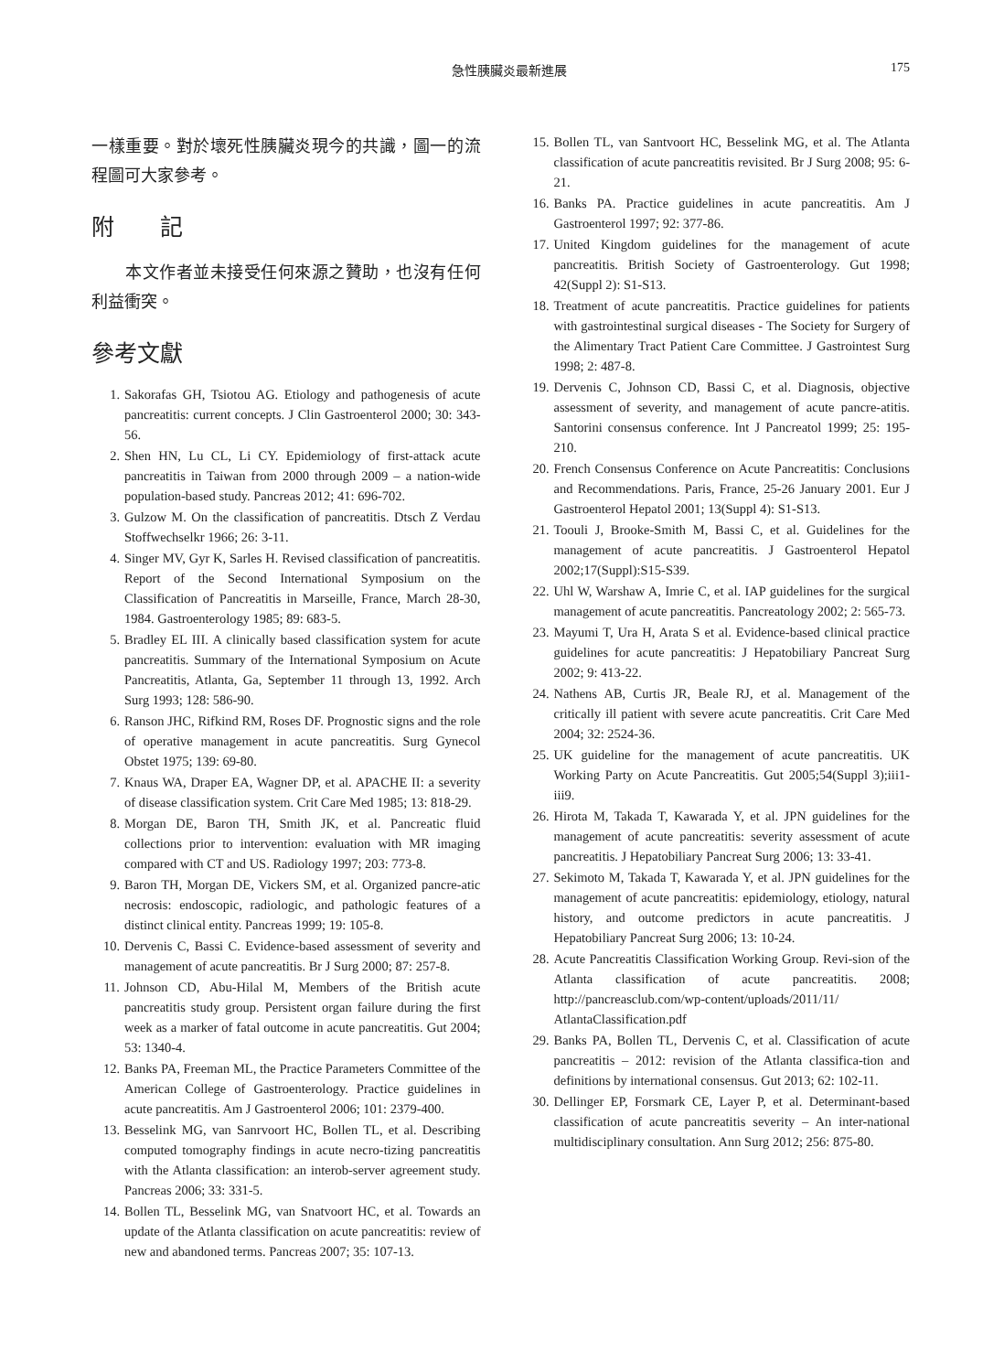急性胰臟炎最新進展 175
一樣重要。對於壞死性胰臟炎現今的共識，圖一的流程圖可大家參考。
附　　記
　　本文作者並未接受任何來源之贊助，也沒有任何利益衝突。
參考文獻
1. Sakorafas GH, Tsiotou AG. Etiology and pathogenesis of acute pancreatitis: current concepts. J Clin Gastroenterol 2000; 30: 343-56.
2. Shen HN, Lu CL, Li CY. Epidemiology of first-attack acute pancreatitis in Taiwan from 2000 through 2009 – a nation-wide population-based study. Pancreas 2012; 41: 696-702.
3. Gulzow M. On the classification of pancreatitis. Dtsch Z Verdau Stoffwechselkr 1966; 26: 3-11.
4. Singer MV, Gyr K, Sarles H. Revised classification of pancreatitis. Report of the Second International Symposium on the Classification of Pancreatitis in Marseille, France, March 28-30, 1984. Gastroenterology 1985; 89: 683-5.
5. Bradley EL III. A clinically based classification system for acute pancreatitis. Summary of the International Symposium on Acute Pancreatitis, Atlanta, Ga, September 11 through 13, 1992. Arch Surg 1993; 128: 586-90.
6. Ranson JHC, Rifkind RM, Roses DF. Prognostic signs and the role of operative management in acute pancreatitis. Surg Gynecol Obstet 1975; 139: 69-80.
7. Knaus WA, Draper EA, Wagner DP, et al. APACHE II: a severity of disease classification system. Crit Care Med 1985; 13: 818-29.
8. Morgan DE, Baron TH, Smith JK, et al. Pancreatic fluid collections prior to intervention: evaluation with MR imaging compared with CT and US. Radiology 1997; 203: 773-8.
9. Baron TH, Morgan DE, Vickers SM, et al. Organized pancre-atic necrosis: endoscopic, radiologic, and pathologic features of a distinct clinical entity. Pancreas 1999; 19: 105-8.
10. Dervenis C, Bassi C. Evidence-based assessment of severity and management of acute pancreatitis. Br J Surg 2000; 87: 257-8.
11. Johnson CD, Abu-Hilal M, Members of the British acute pancreatitis study group. Persistent organ failure during the first week as a marker of fatal outcome in acute pancreatitis. Gut 2004; 53: 1340-4.
12. Banks PA, Freeman ML, the Practice Parameters Committee of the American College of Gastroenterology. Practice guidelines in acute pancreatitis. Am J Gastroenterol 2006; 101: 2379-400.
13. Besselink MG, van Sanrvoort HC, Bollen TL, et al. Describing computed tomography findings in acute necro-tizing pancreatitis with the Atlanta classification: an interob-server agreement study. Pancreas 2006; 33: 331-5.
14. Bollen TL, Besselink MG, van Snatvoort HC, et al. Towards an update of the Atlanta classification on acute pancreatitis: review of new and abandoned terms. Pancreas 2007; 35: 107-13.
15. Bollen TL, van Santvoort HC, Besselink MG, et al. The Atlanta classification of acute pancreatitis revisited. Br J Surg 2008; 95: 6-21.
16. Banks PA. Practice guidelines in acute pancreatitis. Am J Gastroenterol 1997; 92: 377-86.
17. United Kingdom guidelines for the management of acute pancreatitis. British Society of Gastroenterology. Gut 1998; 42(Suppl 2): S1-S13.
18. Treatment of acute pancreatitis. Practice guidelines for patients with gastrointestinal surgical diseases - The Society for Surgery of the Alimentary Tract Patient Care Committee. J Gastrointest Surg 1998; 2: 487-8.
19. Dervenis C, Johnson CD, Bassi C, et al. Diagnosis, objective assessment of severity, and management of acute pancre-atitis. Santorini consensus conference. Int J Pancreatol 1999; 25: 195-210.
20. French Consensus Conference on Acute Pancreatitis: Conclusions and Recommendations. Paris, France, 25-26 January 2001. Eur J Gastroenterol Hepatol 2001; 13(Suppl 4): S1-S13.
21. Toouli J, Brooke-Smith M, Bassi C, et al. Guidelines for the management of acute pancreatitis. J Gastroenterol Hepatol 2002;17(Suppl):S15-S39.
22. Uhl W, Warshaw A, Imrie C, et al. IAP guidelines for the surgical management of acute pancreatitis. Pancreatology 2002; 2: 565-73.
23. Mayumi T, Ura H, Arata S et al. Evidence-based clinical practice guidelines for acute pancreatitis: J Hepatobiliary Pancreat Surg 2002; 9: 413-22.
24. Nathens AB, Curtis JR, Beale RJ, et al. Management of the critically ill patient with severe acute pancreatitis. Crit Care Med 2004; 32: 2524-36.
25. UK guideline for the management of acute pancreatitis. UK Working Party on Acute Pancreatitis. Gut 2005;54(Suppl 3);iii1-iii9.
26. Hirota M, Takada T, Kawarada Y, et al. JPN guidelines for the management of acute pancreatitis: severity assessment of acute pancreatitis. J Hepatobiliary Pancreat Surg 2006; 13: 33-41.
27. Sekimoto M, Takada T, Kawarada Y, et al. JPN guidelines for the management of acute pancreatitis: epidemiology, etiology, natural history, and outcome predictors in acute pancreatitis. J Hepatobiliary Pancreat Surg 2006; 13: 10-24.
28. Acute Pancreatitis Classification Working Group. Revi-sion of the Atlanta classification of acute pancreatitis. 2008; http://pancreasclub.com/wp-content/uploads/2011/11/ AtlantaClassification.pdf
29. Banks PA, Bollen TL, Dervenis C, et al. Classification of acute pancreatitis – 2012: revision of the Atlanta classifica-tion and definitions by international consensus. Gut 2013; 62: 102-11.
30. Dellinger EP, Forsmark CE, Layer P, et al. Determinant-based classification of acute pancreatitis severity – An inter-national multidisciplinary consultation. Ann Surg 2012; 256: 875-80.